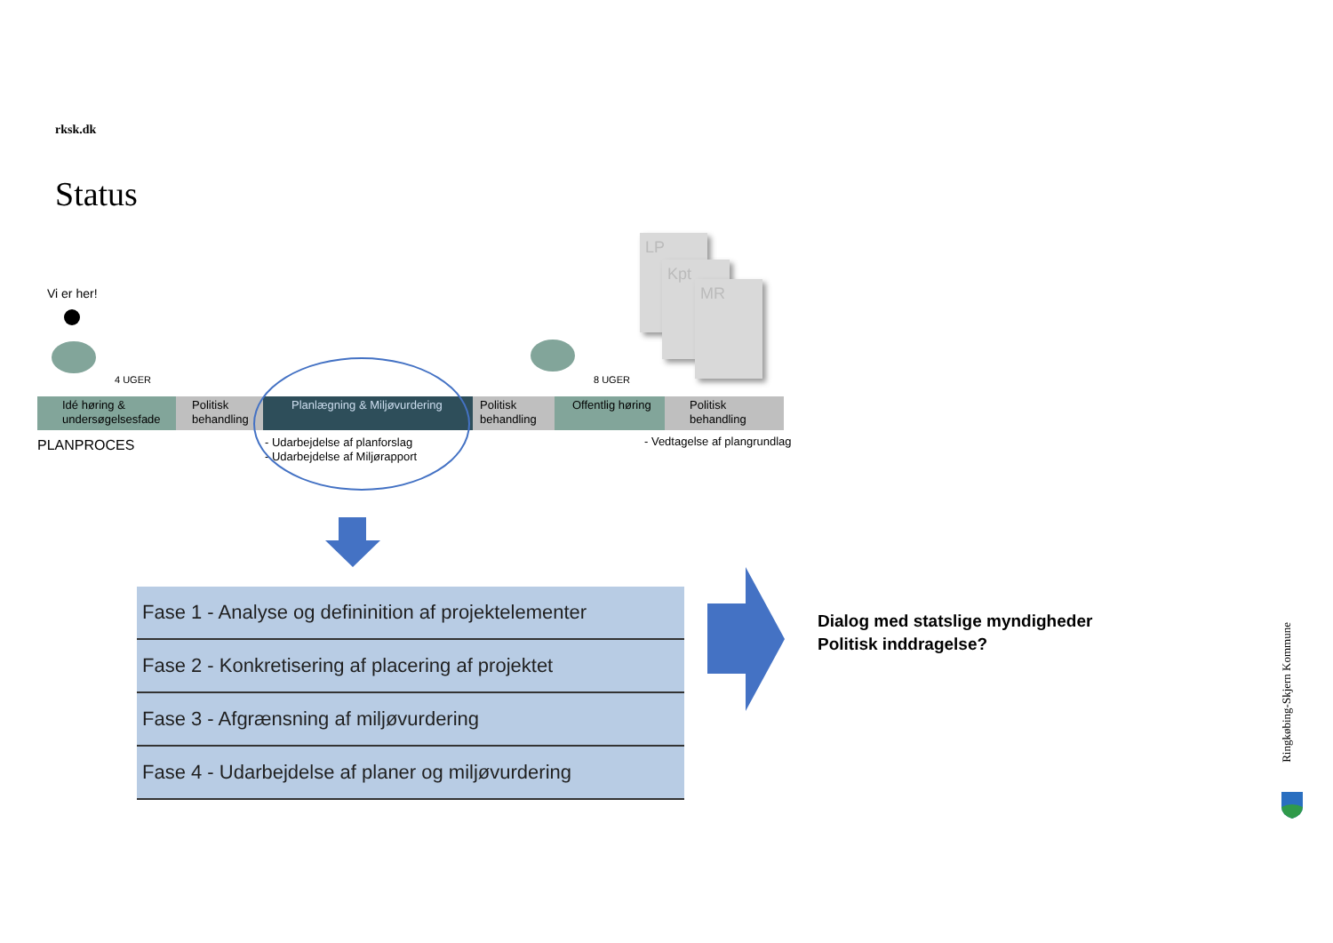rksk.dk
Status
Vi er her!
4 UGER 8 UGER
LP
Kpt
MR
Idé høring & undersøgelsesfade
Politisk behandling
Planlægning & Miljøvurdering Politisk behandling
Offentlig høring
Politisk behandling
PLANPROCES
- Udarbejdelse af planforslag
- Udarbejdelse af Miljørapport
- Vedtagelse af plangrundlag
| Fase 1 - Analyse og defininition af projektelementer |
| Fase 2 - Konkretisering af placering af projektet |
| Fase 3 - Afgrænsning af miljøvurdering |
| Fase 4 - Udarbejdelse af planer og miljøvurdering |
Dialog med statslige myndigheder
Politisk inddragelse?
Ringkøbing-Skjern Kommune